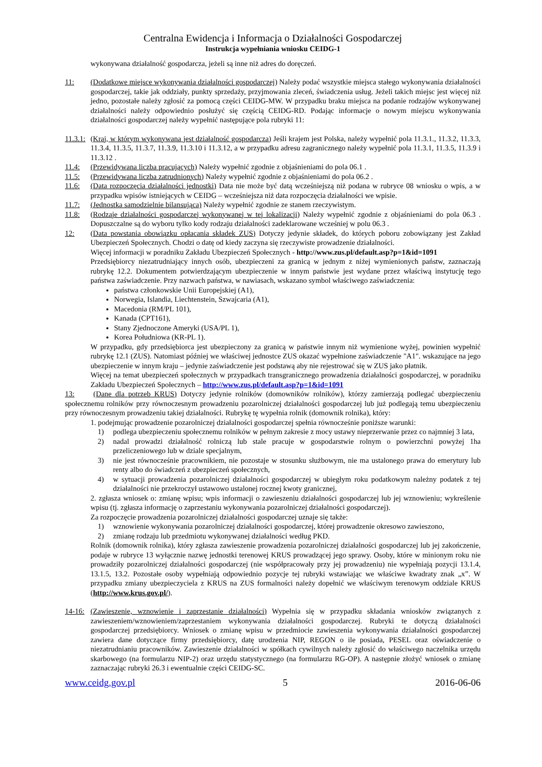Centralna Ewidencja i Informacja o Działalności Gospodarczej
Instrukcja wypełniania wniosku CEIDG-1
wykonywana działalność gospodarcza, jeżeli są inne niż adres do doręczeń.
11: (Dodatkowe miejsce wykonywania działalności gospodarczej) Należy podać wszystkie miejsca stałego wykonywania działalności gospodarczej, takie jak oddziały, punkty sprzedaży, przyjmowania zleceń, świadczenia usług. Jeżeli takich miejsc jest więcej niż jedno, pozostałe należy zgłosić za pomocą części CEIDG-MW. W przypadku braku miejsca na podanie rodzajów wykonywanej działalności należy odpowiednio posłużyć się częścią CEIDG-RD. Podając informacje o nowym miejscu wykonywania działalności gospodarczej należy wypełnić następujące pola rubryki 11:
11.3.1:
(Kraj, w którym wykonywana jest działalność gospodarcza) Jeśli krajem jest Polska, należy wypełnić pola 11.3.1., 11.3.2, 11.3.3, 11.3.4, 11.3.5, 11.3.7, 11.3.9, 11.3.10 i 11.3.12, a w przypadku adresu zagranicznego należy wypełnić pola 11.3.1, 11.3.5, 11.3.9 i 11.3.12 .
11.4: (Przewidywana liczba pracujących) Należy wypełnić zgodnie z objaśnieniami do pola 06.1 .
11.5: (Przewidywana liczba zatrudnionych) Należy wypełnić zgodnie z objaśnieniami do pola 06.2 .
11.6: (Data rozpoczęcia działalności jednostki) Data nie może być datą wcześniejszą niż podana w rubryce 08 wniosku o wpis, a w przypadku wpisów istniejących w CEIDG – wcześniejsza niż data rozpoczęcia działalności we wpisie.
11.7: (Jednostka samodzielnie bilansująca) Należy wypełnić zgodnie ze stanem rzeczywistym.
11.8: (Rodzaje działalności gospodarczej wykonywanej w tej lokalizacji) Należy wypełnić zgodnie z objaśnieniami do pola 06.3 . Dopuszczalne są do wyboru tylko kody rodzaju działalności zadeklarowane wcześniej w polu 06.3 .
12: (Data powstania obowiązku opłacania składek ZUS) Dotyczy jedynie składek, do których poboru zobowiązany jest Zakład Ubezpieczeń Społecznych. Chodzi o datę od kiedy zaczyna się rzeczywiste prowadzenie działalności.
Więcej informacji w poradniku Zakładu Ubezpieczeń Społecznych - http://www.zus.pl/default.asp?p=1&id=1091
Przedsiębiorcy niezatrudniający innych osób, ubezpieczeni za granicą w jednym z niżej wymienionych państw, zaznaczają rubrykę 12.2. Dokumentem potwierdzającym ubezpieczenie w innym państwie jest wydane przez właściwą instytucję tego państwa zaświadczenie. Przy nazwach państwa, w nawiasach, wskazano symbol właściwego zaświadczenia:
państwa członkowskie Unii Europejskiej (A1),
Norwegia, Islandia, Liechtenstein, Szwajcaria (A1),
Macedonia (RM/PL 101),
Kanada (CPT161),
Stany Zjednoczone Ameryki (USA/PL 1),
Korea Południowa (KR-PL 1).
W przypadku, gdy przedsiębiorca jest ubezpieczony za granicą w państwie innym niż wymienione wyżej, powinien wypełnić rubrykę 12.1 (ZUS). Natomiast później we właściwej jednostce ZUS okazać wypełnione zaświadczenie "A1". wskazujące na jego ubezpieczenie w innym kraju – jedynie zaświadczenie jest podstawą aby nie rejestrować się w ZUS jako płatnik.
Więcej na temat ubezpieczeń społecznych w przypadkach transgranicznego prowadzenia działalności gospodarczej, w poradniku Zakładu Ubezpieczeń Społecznych – http://www.zus.pl/default.asp?p=1&id=1091
13: (Dane dla potrzeb KRUS) Dotyczy jedynie rolników (domowników rolników), którzy zamierzają podlegać ubezpieczeniu społecznemu rolników przy równoczesnym prowadzeniu pozarolniczej działalności gospodarczej lub już podlegają temu ubezpieczeniu przy równoczesnym prowadzeniu takiej działalności. Rubrykę tę wypełnia rolnik (domownik rolnika), który:
1. podejmując prowadzenie pozarolniczej działalności gospodarczej spełnia równocześnie poniższe warunki:
1) podlega ubezpieczeniu społecznemu rolników w pełnym zakresie z mocy ustawy nieprzerwanie przez co najmniej 3 lata,
2) nadal prowadzi działalność rolniczą lub stale pracuje w gospodarstwie rolnym o powierzchni powyżej 1ha przeliczeniowego lub w dziale specjalnym,
3) nie jest równocześnie pracownikiem, nie pozostaje w stosunku służbowym, nie ma ustalonego prawa do emerytury lub renty albo do świadczeń z ubezpieczeń społecznych,
4) w sytuacji prowadzenia pozarolniczej działalności gospodarczej w ubiegłym roku podatkowym należny podatek z tej działalności nie przekroczył ustawowo ustalonej rocznej kwoty granicznej,
2. zgłasza wniosek o: zmianę wpisu; wpis informacji o zawieszeniu działalności gospodarczej lub jej wznowieniu; wykreślenie wpisu (tj. zgłasza informację o zaprzestaniu wykonywania pozarolniczej działalności gospodarczej).
Za rozpoczęcie prowadzenia pozarolniczej działalności gospodarczej uznaje się także:
1) wznowienie wykonywania pozarolniczej działalności gospodarczej, której prowadzenie okresowo zawieszono,
2) zmianę rodzaju lub przedmiotu wykonywanej działalności według PKD.
Rolnik (domownik rolnika), który zgłasza zawieszenie prowadzenia pozarolniczej działalności gospodarczej lub jej zakończenie, podaje w rubryce 13 wyłącznie nazwę jednostki terenowej KRUS prowadzącej jego sprawy. Osoby, które w minionym roku nie prowadziły pozarolniczej działalności gospodarczej (nie współpracowały przy jej prowadzeniu) nie wypełniają pozycji 13.1.4, 13.1.5, 13.2. Pozostałe osoby wypełniają odpowiednio pozycje tej rubryki wstawiając we właściwe kwadraty znak „x”. W przypadku zmiany ubezpieczyciela z KRUS na ZUS formalności należy dopełnić we właściwym terenowym oddziale KRUS (http://www.krus.gov.pl/).
14-16:
(Zawieszenie, wznowienie i zaprzestanie działalności) Wypełnia się w przypadku składania wniosków związanych z zawieszeniem/wznowieniem/zaprzestaniem wykonywania działalności gospodarczej. Rubryki te dotyczą działalności gospodarczej przedsiębiorcy. Wniosek o zmianę wpisu w przedmiocie zawieszenia wykonywania działalności gospodarczej zawiera dane dotyczące firmy przedsiębiorcy, datę urodzenia NIP, REGON o ile posiada, PESEL oraz oświadczenie o niezatrudnianiu pracowników. Zawieszenie działalności w spółkach cywilnych należy zgłosić do właściwego naczelnika urzędu skarbowego (na formularzu NIP-2) oraz urzędu statystycznego (na formularzu RG-OP). A następnie złożyć wniosek o zmianę zaznaczając rubryki 26.3 i ewentualnie części CEIDG-SC.
www.ceidg.gov.pl 5 2016-06-06